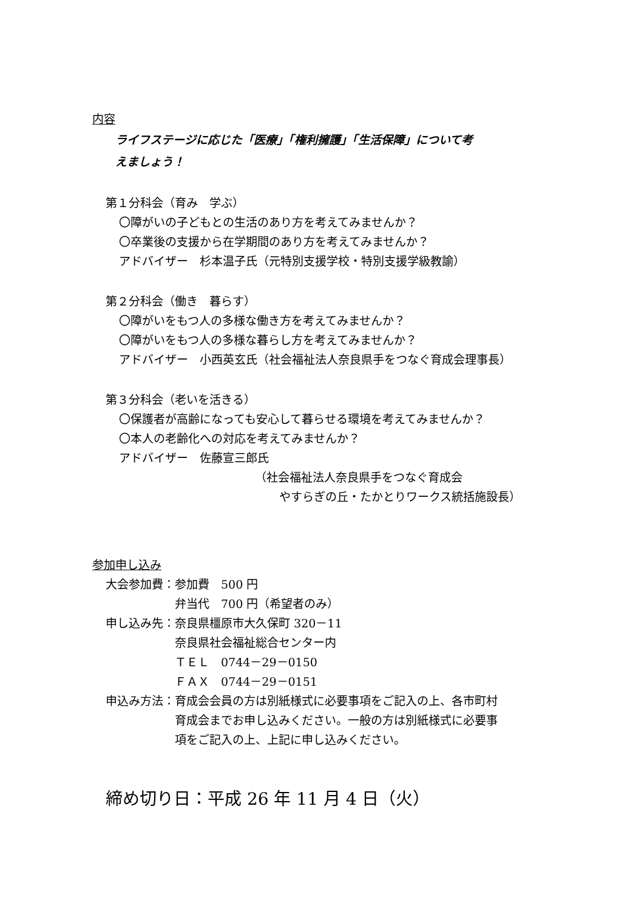内容
ライフステージに応じた「医療」「権利擁護」「生活保障」について考
えましょう！
第１分科会（育み　学ぶ）
〇障がいの子どもとの生活のあり方を考えてみませんか？
〇卒業後の支援から在学期間のあり方を考えてみませんか？
アドバイザー　杉本温子氏（元特別支援学校・特別支援学級教諭）
第２分科会（働き　暮らす）
〇障がいをもつ人の多様な働き方を考えてみませんか？
〇障がいをもつ人の多様な暮らし方を考えてみませんか？
アドバイザー　小西英玄氏（社会福祉法人奈良県手をつなぐ育成会理事長）
第３分科会（老いを活きる）
〇保護者が高齢になっても安心して暮らせる環境を考えてみませんか？
〇本人の老齢化への対応を考えてみませんか？
アドバイザー　佐藤宣三郎氏
（社会福祉法人奈良県手をつなぐ育成会
やすらぎの丘・たかとりワークス統括施設長）
参加申し込み
| 大会参加費： | 参加費 500 円 |
| | 弁当代 700 円（希望者のみ） |
| 申し込み先： | 奈良県橿原市大久保町 320－11 |
| | 奈良県社会福祉総合センター内 |
| | ＴＥＬ 0744－29－0150 |
| | ＦＡＸ 0744－29－0151 |
| 申込み方法： | 育成会会員の方は別紙様式に必要事項をご記入の上、各市町村 育成会までお申し込みください。一般の方は別紙様式に必要事 項をご記入の上、上記に申し込みください。 |
締め切り日：平成 26 年 11 月 4 日（火）